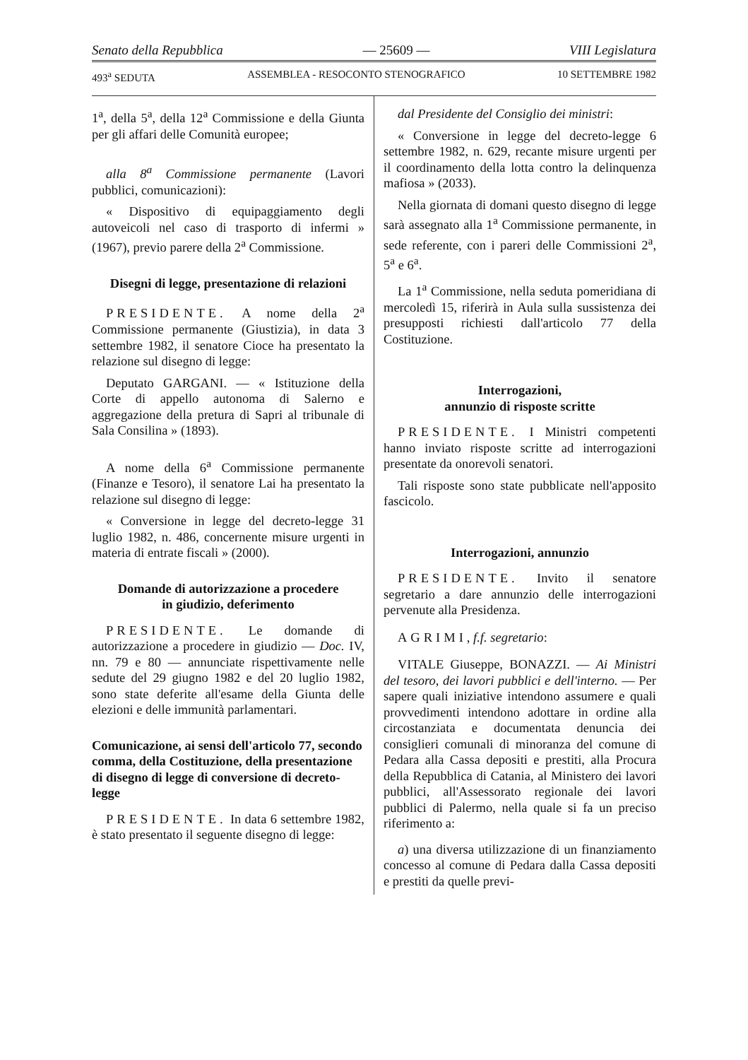Senato della Repubblica — 25609 — VIII Legislatura
493<sup>a</sup> SEDUTA ASSEMBLEA - RESOCONTO STENOGRAFICO 10 SETTEMBRE 1982
1<sup>a</sup>, della 5<sup>a</sup>, della 12<sup>a</sup> Commissione e della Giunta per gli affari delle Comunità europee;
alla 8<sup>a</sup> Commissione permanente (Lavori pubblici, comunicazioni):
« Dispositivo di equipaggiamento degli autoveicoli nel caso di trasporto di infermi » (1967), previo parere della 2<sup>a</sup> Commissione.
Disegni di legge, presentazione di relazioni
PRESIDENTE. A nome della 2<sup>a</sup> Commissione permanente (Giustizia), in data 3 settembre 1982, il senatore Cioce ha presentato la relazione sul disegno di legge:
Deputato GARGANI. — « Istituzione della Corte di appello autonoma di Salerno e aggregazione della pretura di Sapri al tribunale di Sala Consilina » (1893).
A nome della 6<sup>a</sup> Commissione permanente (Finanze e Tesoro), il senatore Lai ha presentato la relazione sul disegno di legge:
« Conversione in legge del decreto-legge 31 luglio 1982, n. 486, concernente misure urgenti in materia di entrate fiscali » (2000).
Domande di autorizzazione a procedere
in giudizio, deferimento
PRESIDENTE. Le domande di autorizzazione a procedere in giudizio — Doc. IV, nn. 79 e 80 — annunciate rispettivamente nelle sedute del 29 giugno 1982 e del 20 luglio 1982, sono state deferite all'esame della Giunta delle elezioni e delle immunità parlamentari.
Comunicazione, ai sensi dell'articolo 77, secondo comma, della Costituzione, della presentazione di disegno di legge di conversione di decreto-legge
PRESIDENTE. In data 6 settembre 1982, è stato presentato il seguente disegno di legge:
dal Presidente del Consiglio dei ministri:
« Conversione in legge del decreto-legge 6 settembre 1982, n. 629, recante misure urgenti per il coordinamento della lotta contro la delinquenza mafiosa » (2033).
Nella giornata di domani questo disegno di legge sarà assegnato alla 1<sup>a</sup> Commissione permanente, in sede referente, con i pareri delle Commissioni 2<sup>a</sup>, 5<sup>a</sup> e 6<sup>a</sup>.
La 1<sup>a</sup> Commissione, nella seduta pomeridiana di mercoledì 15, riferirà in Aula sulla sussistenza dei presupposti richiesti dall'articolo 77 della Costituzione.
Interrogazioni,
annunzio di risposte scritte
PRESIDENTE. I Ministri competenti hanno inviato risposte scritte ad interrogazioni presentate da onorevoli senatori.
Tali risposte sono state pubblicate nell'apposito fascicolo.
Interrogazioni, annunzio
PRESIDENTE. Invito il senatore segretario a dare annunzio delle interrogazioni pervenute alla Presidenza.
AGRIMI, f.f. segretario:
VITALE Giuseppe, BONAZZI. — Ai Ministri del tesoro, dei lavori pubblici e dell'interno. — Per sapere quali iniziative intendono assumere e quali provvedimenti intendono adottare in ordine alla circostanziata e documentata denuncia dei consiglieri comunali di minoranza del comune di Pedara alla Cassa depositi e prestiti, alla Procura della Repubblica di Catania, al Ministero dei lavori pubblici, all'Assessorato regionale dei lavori pubblici di Palermo, nella quale si fa un preciso riferimento a:
a) una diversa utilizzazione di un finanziamento concesso al comune di Pedara dalla Cassa depositi e prestiti da quelle previ-